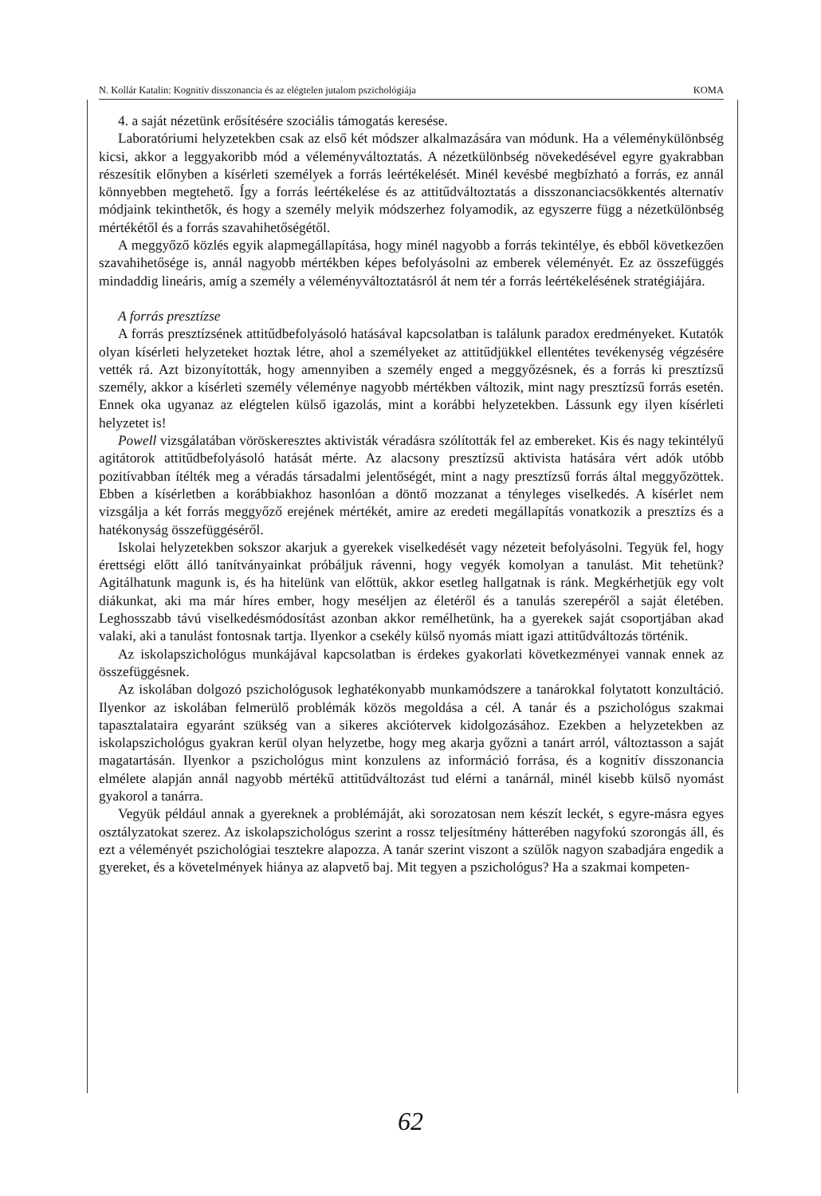N. Kollár Katalin: Kognitív disszonancia és az elégtelen jutalom pszichológiája KOMA
4. a saját nézetünk erősítésére szociális támogatás keresése.
Laboratóriumi helyzetekben csak az első két módszer alkalmazására van módunk. Ha a véleménykülönbség kicsi, akkor a leggyakoribb mód a véleményváltoztatás. A nézetkülönbség növekedésével egyre gyakrabban részesítik előnyben a kísérleti személyek a forrás leértékelését. Minél kevésbé megbízható a forrás, ez annál könnyebben megtehető. Így a forrás leértékelése és az attitűdváltoztatás a disszonanciacsökkentés alternatív módjaink tekinthetők, és hogy a személy melyik módszerhez folyamodik, az egyszerre függ a nézetkülönbség mértékétől és a forrás szavahihetőségétől.
A meggyőző közlés egyik alapmegállapítása, hogy minél nagyobb a forrás tekintélye, és ebből következően szavahihetősége is, annál nagyobb mértékben képes befolyásolni az emberek véleményét. Ez az összefüggés mindaddig lineáris, amíg a személy a véleményváltoztatásról át nem tér a forrás leértékelésének stratégiájára.
A forrás presztízse
A forrás presztízsének attitűdbefolyásoló hatásával kapcsolatban is találunk paradox eredményeket. Kutatók olyan kísérleti helyzeteket hoztak létre, ahol a személyeket az attitűdjükkel ellentétes tevékenység végzésére vették rá. Azt bizonyították, hogy amennyiben a személy enged a meggyőzésnek, és a forrás ki presztízsű személy, akkor a kísérleti személy véleménye nagyobb mértékben változik, mint nagy presztízsű forrás esetén. Ennek oka ugyanaz az elégtelen külső igazolás, mint a korábbi helyzetekben. Lássunk egy ilyen kísérleti helyzetet is!
Powell vizsgálatában vöröskeresztes aktivisták véradásra szólították fel az embereket. Kis és nagy tekintélyű agitátorok attitűdbefolyásoló hatását mérte. Az alacsony presztízsű aktivista hatására vért adók utóbb pozitívabban ítélték meg a véradás társadalmi jelentőségét, mint a nagy presztízsű forrás által meggyőzöttek. Ebben a kísérletben a korábbiakhoz hasonlóan a döntő mozzanat a tényleges viselkedés. A kísérlet nem vizsgálja a két forrás meggyőző erejének mértékét, amire az eredeti megállapítás vonatkozik a presztízs és a hatékonyság összefüggéséről.
Iskolai helyzetekben sokszor akarjuk a gyerekek viselkedését vagy nézeteit befolyásolni. Tegyük fel, hogy érettségi előtt álló tanítványainkat próbáljuk rávenni, hogy vegyék komolyan a tanulást. Mit tehetünk? Agitálhatunk magunk is, és ha hitelünk van előttük, akkor esetleg hallgatnak is ránk. Megkérhetjük egy volt diákunkat, aki ma már híres ember, hogy meséljen az életéről és a tanulás szerepéről a saját életében. Leghosszabb távú viselkedésmódosítást azonban akkor remélhetünk, ha a gyerekek saját csoportjában akad valaki, aki a tanulást fontosnak tartja. Ilyenkor a csekély külső nyomás miatt igazi attitűdváltozás történik.
Az iskolapszichológus munkájával kapcsolatban is érdekes gyakorlati következményei vannak ennek az összefüggésnek.
Az iskolában dolgozó pszichológusok leghatékonyabb munkamódszere a tanárokkal folytatott konzultáció. Ilyenkor az iskolában felmerülő problémák közös megoldása a cél. A tanár és a pszichológus szakmai tapasztalataira egyaránt szükség van a sikeres akciótervek kidolgozásához. Ezekben a helyzetekben az iskolapszichológus gyakran kerül olyan helyzetbe, hogy meg akarja győzni a tanárt arról, változtasson a saját magatartásán. Ilyenkor a pszichológus mint konzulens az információ forrása, és a kognitív disszonancia elmélete alapján annál nagyobb mértékű attitűdváltozást tud elérni a tanárnál, minél kisebb külső nyomást gyakorol a tanárra.
Vegyük például annak a gyereknek a problémáját, aki sorozatosan nem készít leckét, s egyre-másra egyes osztályzatokat szerez. Az iskolapszichológus szerint a rossz teljesítmény hátterében nagyfokú szorongás áll, és ezt a véleményét pszichológiai tesztekre alapozza. A tanár szerint viszont a szülők nagyon szabadjára engedik a gyereket, és a követelmények hiánya az alapvető baj. Mit tegyen a pszichológus? Ha a szakmai kompeten-
62